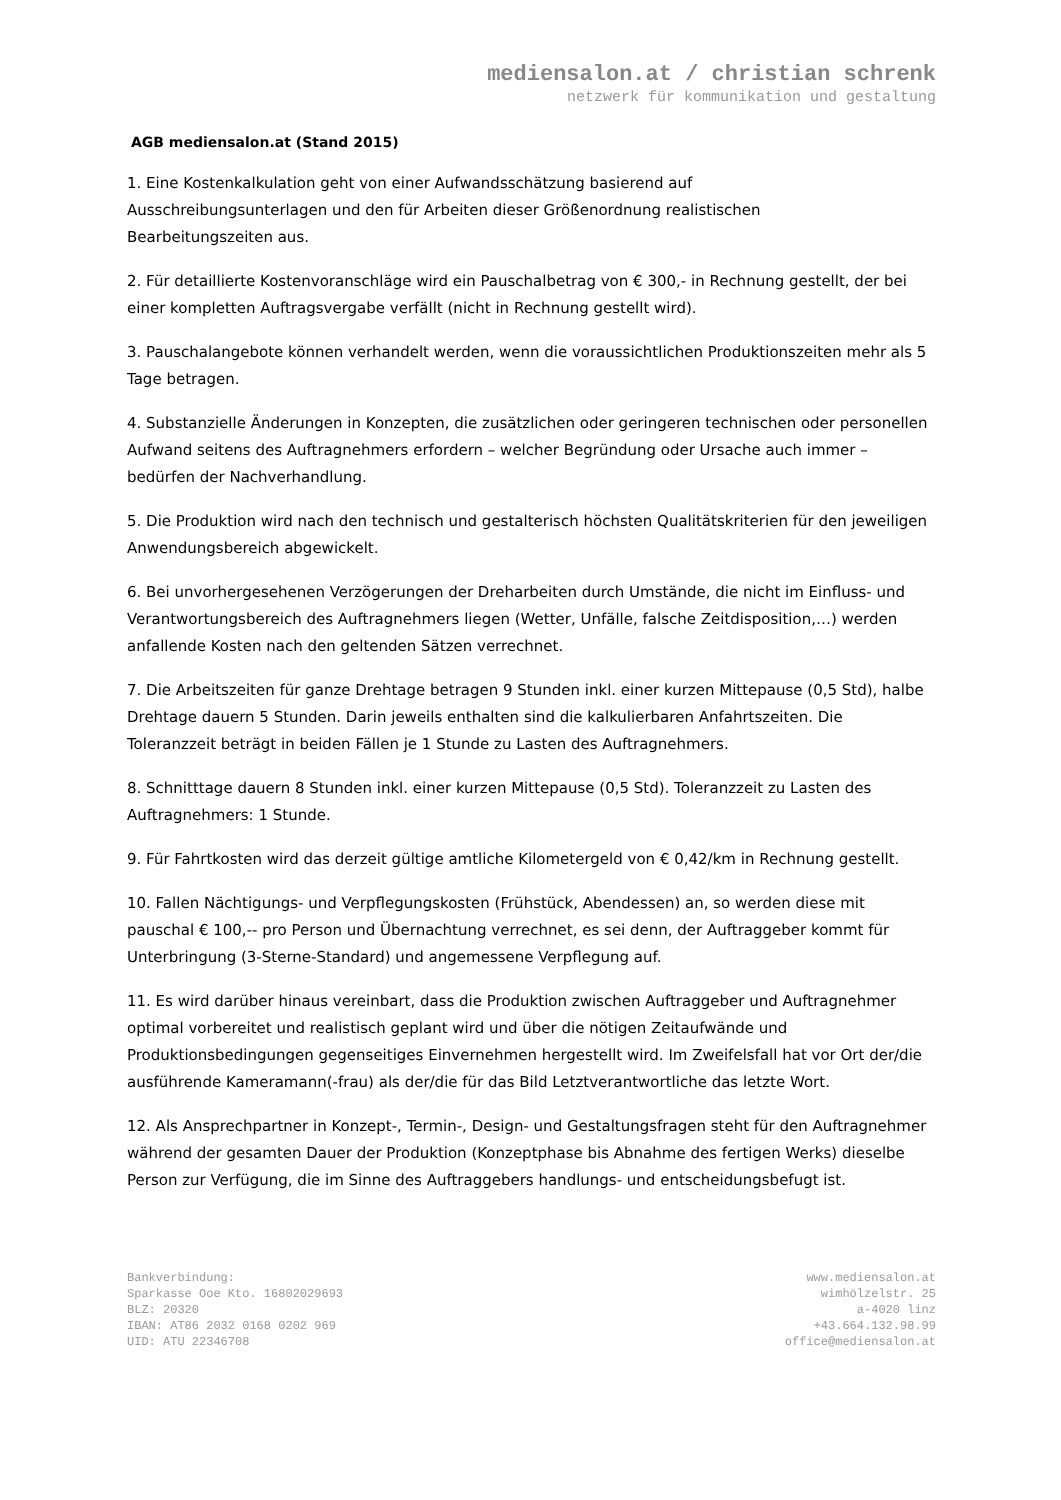mediensalon.at / christian schrenk
netzwerk für kommunikation und gestaltung
AGB mediensalon.at (Stand 2015)
1. Eine Kostenkalkulation geht von einer Aufwandsschätzung basierend auf
Ausschreibungsunterlagen und den für Arbeiten dieser Größenordnung realistischen
Bearbeitungszeiten aus.
2. Für detaillierte Kostenvoranschläge wird ein Pauschalbetrag von € 300,- in Rechnung gestellt, der bei einer kompletten Auftragsvergabe verfällt (nicht in Rechnung gestellt wird).
3. Pauschalangebote können verhandelt werden, wenn die voraussichtlichen Produktionszeiten mehr als 5 Tage betragen.
4. Substanzielle Änderungen in Konzepten, die zusätzlichen oder geringeren technischen oder personellen Aufwand seitens des Auftragnehmers erfordern – welcher Begründung oder Ursache auch immer – bedürfen der Nachverhandlung.
5. Die Produktion wird nach den technisch und gestalterisch höchsten Qualitätskriterien für den jeweiligen Anwendungsbereich abgewickelt.
6. Bei unvorhergesehenen Verzögerungen der Dreharbeiten durch Umstände, die nicht im Einfluss- und Verantwortungsbereich des Auftragnehmers liegen (Wetter, Unfälle, falsche Zeitdisposition,…) werden anfallende Kosten nach den geltenden Sätzen verrechnet.
7. Die Arbeitszeiten für ganze Drehtage betragen 9 Stunden inkl. einer kurzen Mittepause (0,5 Std), halbe Drehtage dauern 5 Stunden. Darin jeweils enthalten sind die kalkulierbaren Anfahrtszeiten. Die Toleranzzeit beträgt in beiden Fällen je 1 Stunde zu Lasten des Auftragnehmers.
8. Schnitttage dauern 8 Stunden inkl. einer kurzen Mittepause (0,5 Std). Toleranzzeit zu Lasten des Auftragnehmers: 1 Stunde.
9. Für Fahrtkosten wird das derzeit gültige amtliche Kilometergeld von € 0,42/km in Rechnung gestellt.
10. Fallen Nächtigungs- und Verpflegungskosten (Frühstück, Abendessen) an, so werden diese mit pauschal € 100,-- pro Person und Übernachtung verrechnet, es sei denn, der Auftraggeber kommt für Unterbringung (3-Sterne-Standard) und angemessene Verpflegung auf.
11. Es wird darüber hinaus vereinbart, dass die Produktion zwischen Auftraggeber und Auftragnehmer optimal vorbereitet und realistisch geplant wird und über die nötigen Zeitaufwände und Produktionsbedingungen gegenseitiges Einvernehmen hergestellt wird. Im Zweifelsfall hat vor Ort der/die ausführende Kameramann(-frau) als der/die für das Bild Letztverantwortliche das letzte Wort.
12. Als Ansprechpartner in Konzept-, Termin-, Design- und Gestaltungsfragen steht für den Auftragnehmer während der gesamten Dauer der Produktion (Konzeptphase bis Abnahme des fertigen Werks) dieselbe Person zur Verfügung, die im Sinne des Auftraggebers handlungs- und entscheidungsbefugt ist.
Bankverbindung:
Sparkasse Ooe Kto. 16802029693
BLZ: 20320
IBAN: AT86 2032 0168 0202 969
UID: ATU 22346708
www.mediensalon.at
wimhölzelstr. 25
a-4020 linz
+43.664.132.98.99
office@mediensalon.at